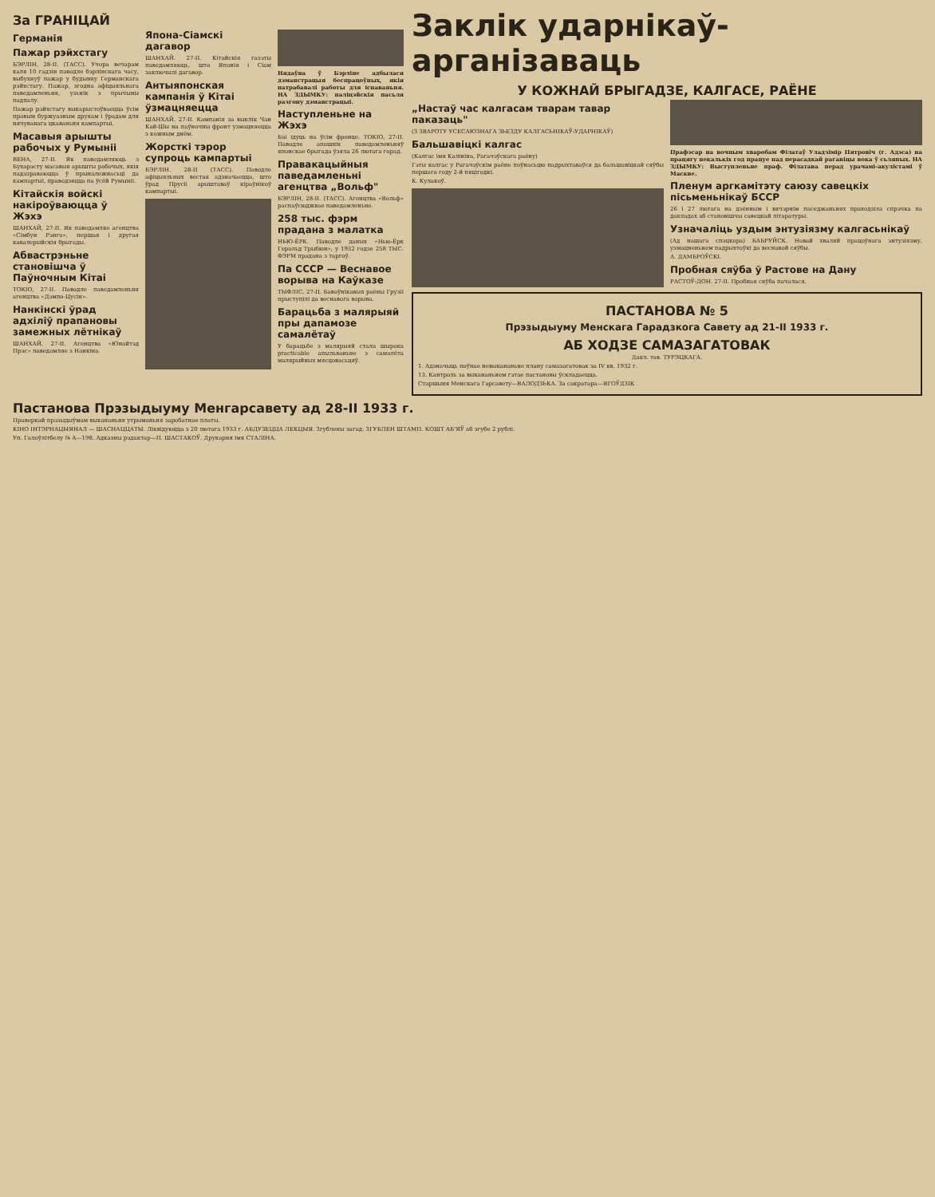За ГРАНІЦАЙ
Германія
Пажар рэйхстагу
БЭРЛІН, 28-ІІ. (ТАСС). Учора вечарам каля 10 гадзін паводле бэрлінскага часу, выбухнуў пажар у будынку Германскага рэйхстагу. Пажар, згодна афіцыяльнага паведамленьня, узьнік з прычыны падпалу.
Пажар рэйхстагу выкарыстоўваецца ўсім правым буржуазным друкам і ўрадам для нячуванага цкаваньня кампартыі.
Масавыя арышты рабочых у Румыніі
ВЕНА, 27-ІІ. Як паведамляюць з Бухарэсту масавыя арышты рабочых, якія падазраваюцца ў прыналежнасьці да кампартыі, праводзяцца па ўсёй Румыніі.
Кітайскія войскі накіроўваюцца ў Жэхэ
ШАНХАЙ, 27-ІІ. Як паведамляе агенцтва «Сімбун Рэнго», першая і другая кавалерыйскія брыгады.
Абвастрэньне становішча ў Паўночным Кітаі
ТОКІО, 27-ІІ. Паводле паведамленьня агенцтва «Дэмпо-Цусін».
Нанкінскі ўрад адхіліў прапановы замежных лётнікаў
ШАНХАЙ. 27-ІІ. Агенцтва «Юнайтэд Прэс» паведамляе з Нанкіна.
Япона-Сіамскі дагавор
ШАНХАЙ. 27-ІІ. Кітайскія газэты паведамляюць, што Японія і Сіам заключылі дагавор.
Антыяпонская кампанія ў Кітаі ўзмацняецца
ШАНХАЙ. 27-ІІ. Кампанія за выклік Чан Кай-Шы на паўночны фронт узмацняецца з кожным днём.
Жорсткі тэрор супроць кампартыі
БЭРЛІН. 28-ІІ (ТАСС). Паводле афіцыяльных вестак адзначаецца, што ўрад Прусіі арыштаваў кіраўнікоў кампартыі.
Нядаўна ў Бэрліне адбылася дэманстрацыя беспрацоўных, якія патрабавалі работы для існаваньня. НА ЗДЫМКУ: паліцэйскія пасьля разгону дэманстрацыі.
Наступленьне на Жэхэ
Баі ідуць на ўсім фронце. ТОКІО, 27-ІІ. Паводле апошніх паведамленьняў японскае брыгада ўзяла 26 лютага горад.
Правакацыйныя паведамленьні агенцтва „Вольф"
БЭРЛІН, 28-ІІ. (ТАСС). Агенцтва «Вольф» распаўсюджвае паведамленьне.
258 тыс. фэрм прадана з малатка
НЬЮ-ЁРК. Паводле даных «Нью-Ёрк Геральд Трыбюн», у 1932 годзе 258 ТЫС. ФЭРМ прадана з таргоў.
Па СССР — Веснавое ворыва на Каўказе
ТЫФЛІС. 27-ІІ. Бавоўнікавыя раёны Грузіі прыступілі да веснавога ворыва.
Барацьба з малярыяй пры дапамозе самалётаў
У барацьбе з малярыяй стала шырока practicable апыльваньне з самалёта малярыйных мясцовасьцяў.
Заклік ударнікаў-арганізаваць
У КОЖНАЙ БРЫГАДЗЕ, КАЛГАСЕ, РАЁНЕ
„Настаў час калгасам тварам тавар паказаць"
(З ЗВАРОТУ УСЕСАЮЗНАГА ЗЬЕЗДУ КАЛГАСЬНІКАЎ-УДАРНІКАЎ)
Бальшавіцкі калгас
(Калгас імя Калініна, Рагачэўскага раёну)
Гэты калгас у Рагачэўскім раёне поўнасьцю падрыхтаваўся да бальшавіцкай сяўбы першага году 2-й пяцігодкі.
К. Кулакоў.
Прафэсар на вочным хваробам Філатаў Уладзімір Пятровіч (г. Адэса) на працягу некалькіх год працуе над перасадкай рагавіцы вока ў сьляпых. НА ЗДЫМКУ: Выступленьне праф. Філатава перад урачамі-акулістамі ў Маскве.
Пленум аргкамітэту саюзу савецкіх пісьменьнікаў БССР
26 і 27 лютага на дзённым і вячэрнім паседжаньнях праходзіла спрэчка па дакладах аб становішчы савецкай літаратуры.
Узначаліць уздым энтузіязму калгасьнікаў
(Ад нашага спэцкора) БАБРУЙСК. Новай хваляй працоўнага энтузіязму, узмацненьнем падрыхтоўкі да веснавой сяўбы.
А. ДАМБРОЎСКІ.
Пробная сяўба ў Растове на Дану
РАСТОЎ-ДОН. 27-ІІ. Пробная сяўба пачалася.
ПАСТАНОВА № 5
Прэзыдыуму Менскага Гарадзкога Савету ад 21-ІІ 1933 г.
АБ ХОДЗЕ САМАЗАГАТОВАК
Дакл. тав. ТУРЭЦКАГА.
1. Адзначыць поўнае невыкананьне плану самазагатовак за IV кв. 1932 г.
13. Кантроль за выкананьнем гэтае пастановы ўскладаецца.
Старшыня Менскага Гарсавету—ВАЛОДЗЬКА. За сакратара—ЯГОЎДЗІК
Пастанова Прэзыдыуму Менгарсавету ад 28-ІІ 1933 г.
Праверкай прэзыдыўмам выкананьня утрыманьня заробатнае платы.
КІНО ІНТЭРНАЦЫЯНАЛ — ШАСНАЦЦАТЫ. Ліквідуюцца з 20 лютага 1933 г. АБДУЗЕЦЦА ЛЕКЦЫЯ. Згублены загад. ЗГУБЛЕН ШТАМП. КОШТ АБ'ЯЎ аб згубе 2 рублі.
Уп. Галоўлітбелу № А—198. Адказны рэдактар—П. ШАСТАКОЎ. Друкарня імя СТАЛІНА.